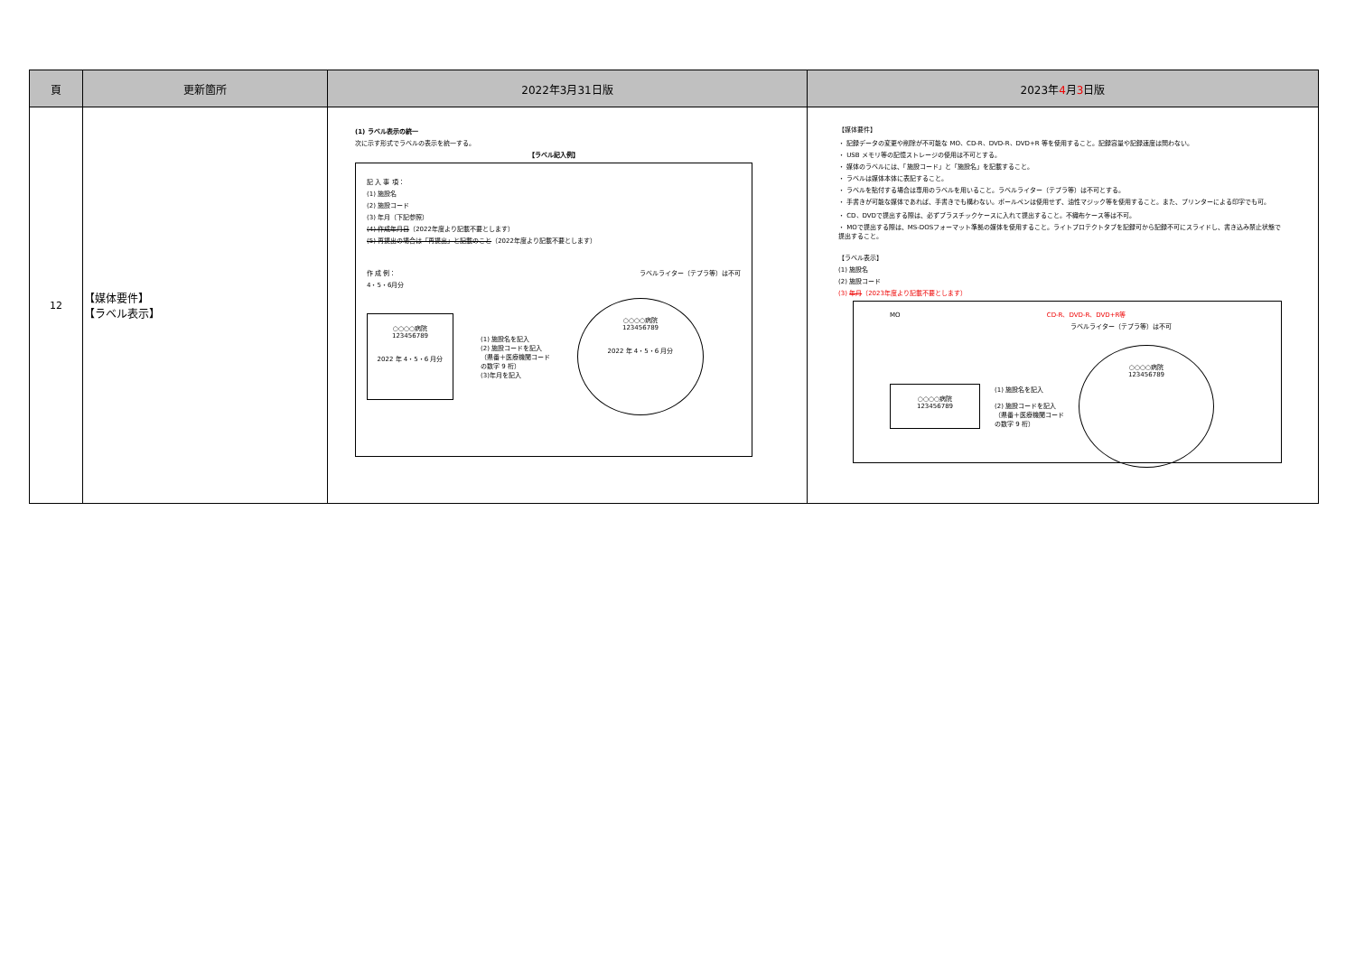| 頁 | 更新箇所 | 2022年3月31日版 | 2023年 4 月 3 日版 |
| --- | --- | --- | --- |
| 12 | 【媒体要件】 【ラベル表示】 | (1) ラベル表示の統一 次に示す形式でラベルの表示を統一する。 【ラベル記入例】 記 入 事 項： (1) 施設名 (2) 施設コード (3) 年月（下記参照） (4) 作成年月日 （2022年度より記載不要とします） (5) 再提出の場合は「再提出」と記載のこと （2022年度より記載不要とします） 作 成 例： ラベルライター（テプラ等）は不可 4・5・6月分 ○○○○病院 123456789 2022 年 4・5・6 月分 (1) 施設名を記入 (2) 施設コードを記入 （県番＋医療機関コード の数字 9 桁） (3)年月を記入 ○○○○病院 123456789 2022 年 4・5・6 月分 | 【媒体要件】 ・ 記録データの変更や削除が不可能な MO、CD-R、DVD-R、DVD+R 等を使用すること。記録容量や記録速度は問わない。 ・ USB メモリ等の記憶ストレージの使用は不可とする。 ・ 媒体のラベルには、「施設コード」と「施設名」を記載すること。 ・ ラベルは媒体本体に表記すること。 ・ ラベルを貼付する場合は専用のラベルを用いること。ラベルライター（テプラ等）は不可とする。 ・ 手書きが可能な媒体であれば、手書きでも構わない。ボールペンは使用せず、油性マジック等を使用すること。また、プリンターによる印字でも可。 ・ CD、DVDで提出する際は、必ずプラスチックケースに入れて提出すること。不織布ケース等は不可。 ・ MOで提出する際は、MS-DOSフォーマット準拠の媒体を使用すること。ライトプロテクトタブを記録可から記録不可にスライドし、書き込み禁止状態で提出すること。 【ラベル表示】 (1) 施設名 (2) 施設コード (3) 年月 （2023年度より記載不要とします） MO CD-R、DVD-R、DVD+R等 ラベルライター（テプラ等）は不可 ○○○○病院 123456789 (1) 施設名を記入 (2) 施設コードを記入 （県番＋医療機関コード の数字 9 桁） ○○○○病院 123456789 |